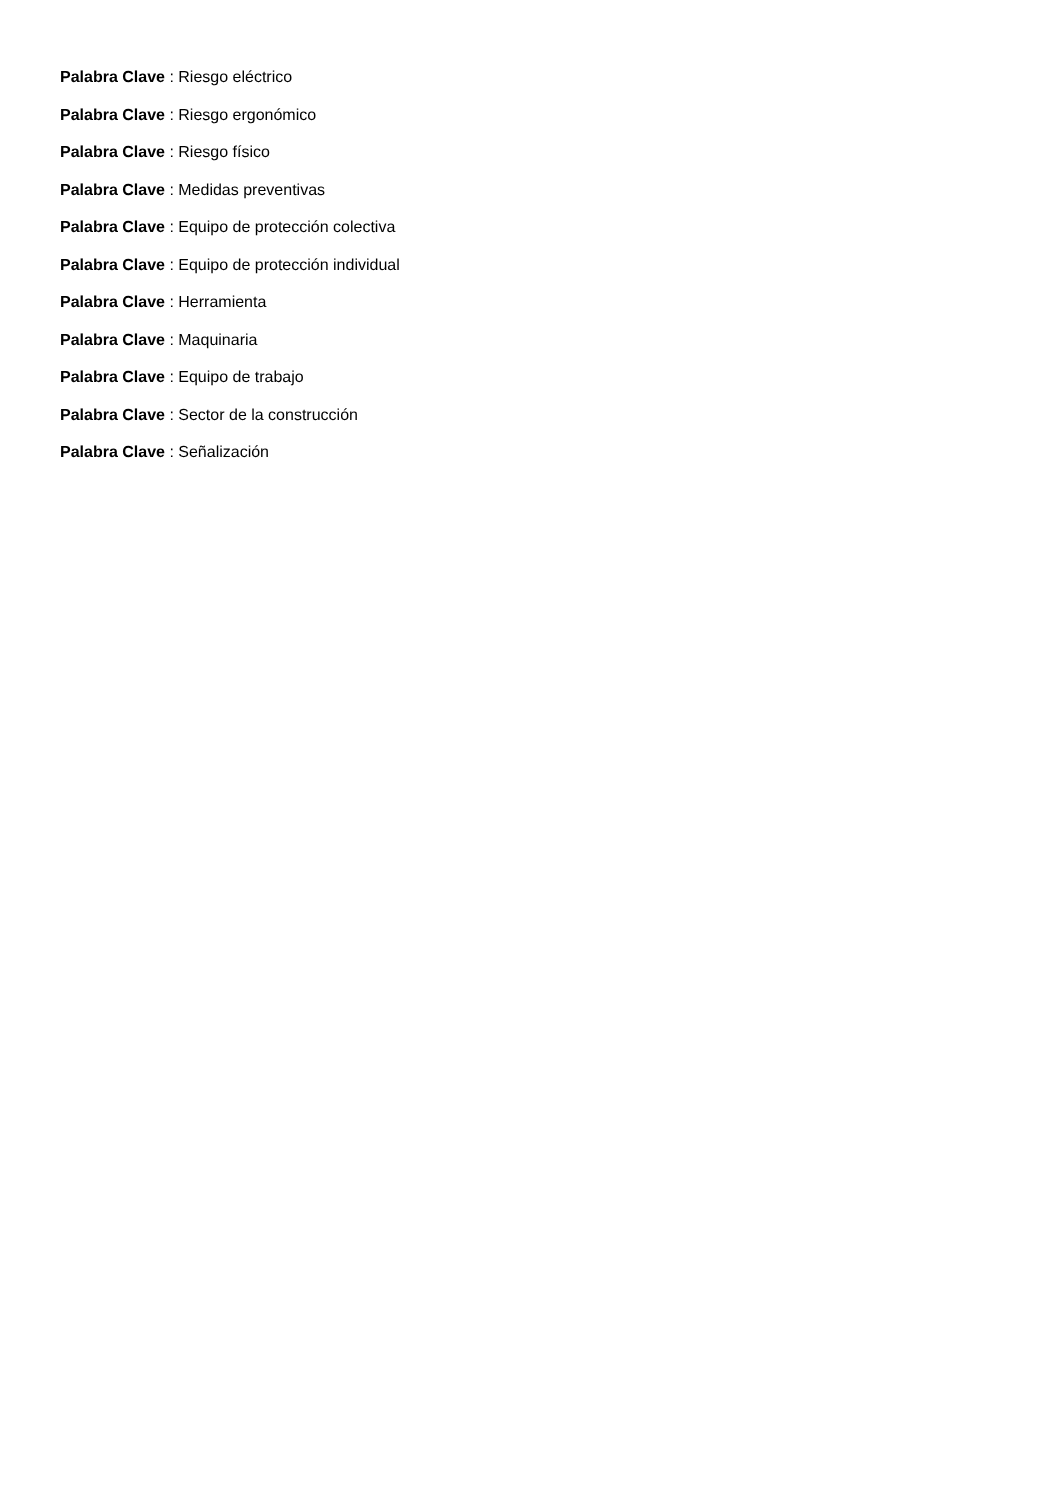Palabra Clave : Riesgo eléctrico
Palabra Clave : Riesgo ergonómico
Palabra Clave : Riesgo físico
Palabra Clave : Medidas preventivas
Palabra Clave : Equipo de protección colectiva
Palabra Clave : Equipo de protección individual
Palabra Clave : Herramienta
Palabra Clave : Maquinaria
Palabra Clave : Equipo de trabajo
Palabra Clave : Sector de la construcción
Palabra Clave : Señalización